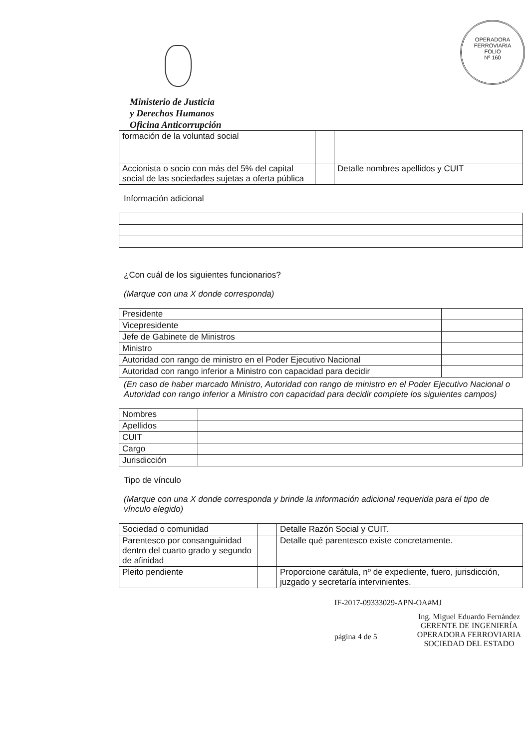OPERADORA FERROVIARIA
FOLIO
Nº 160
Ministerio de Justicia
y Derechos Humanos
Oficina Anticorrupción
| formación de la voluntad social | | |
| Accionista o socio con más del 5% del capital social de las sociedades sujetas a oferta pública | | Detalle nombres apellidos y CUIT |
Información adicional
¿Con cuál de los siguientes funcionarios?
(Marque con una X donde corresponda)
| Presidente | |
| Vicepresidente | |
| Jefe de Gabinete de Ministros | |
| Ministro | |
| Autoridad con rango de ministro en el Poder Ejecutivo Nacional | |
| Autoridad con rango inferior a Ministro con capacidad para decidir | |
(En caso de haber marcado Ministro, Autoridad con rango de ministro en el Poder Ejecutivo Nacional o Autoridad con rango inferior a Ministro con capacidad para decidir complete los siguientes campos)
| Nombres | |
| Apellidos | |
| CUIT | |
| Cargo | |
| Jurisdicción | |
Tipo de vínculo
(Marque con una X donde corresponda y brinde la información adicional requerida para el tipo de vínculo elegido)
| Sociedad o comunidad | | Detalle Razón Social y CUIT. |
| Parentesco por consanguinidad dentro del cuarto grado y segundo de afinidad | | Detalle qué parentesco existe concretamente. |
| Pleito pendiente | | Proporcione carátula, nº de expediente, fuero, jurisdicción, juzgado y secretaría intervinientes. |
IF-2017-09333029-APN-OA#MJ
página 4 de 5
Ing. Miguel Eduardo Fernández
GERENTE DE INGENIERÍA
OPERADORA FERROVIARIA
SOCIEDAD DEL ESTADO